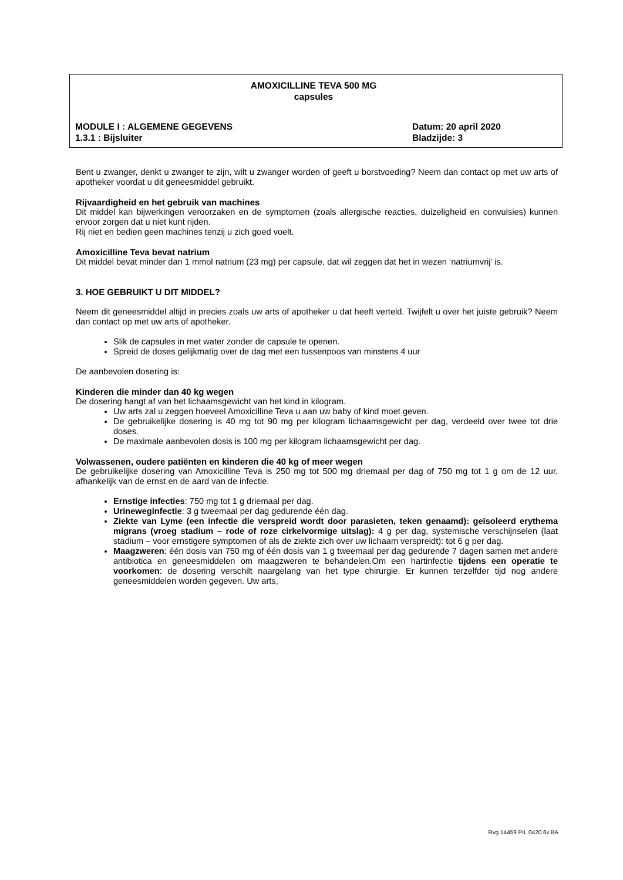AMOXICILLINE TEVA 500 MG
capsules
MODULE I : ALGEMENE GEGEVENS Datum: 20 april 2020
1.3.1 : Bijsluiter Bladzijde: 3
Bent u zwanger, denkt u zwanger te zijn, wilt u zwanger worden of geeft u borstvoeding? Neem dan contact op met uw arts of apotheker voordat u dit geneesmiddel gebruikt.
Rijvaardigheid en het gebruik van machines
Dit middel kan bijwerkingen veroorzaken en de symptomen (zoals allergische reacties, duizeligheid en convulsies) kunnen ervoor zorgen dat u niet kunt rijden.
Rij niet en bedien geen machines tenzij u zich goed voelt.
Amoxicilline Teva bevat natrium
Dit middel bevat minder dan 1 mmol natrium (23 mg) per capsule, dat wil zeggen dat het in wezen ‘natriumvrij’ is.
3. HOE GEBRUIKT U DIT MIDDEL?
Neem dit geneesmiddel altijd in precies zoals uw arts of apotheker u dat heeft verteld. Twijfelt u over het juiste gebruik? Neem dan contact op met uw arts of apotheker.
Slik de capsules in met water zonder de capsule te openen.
Spreid de doses gelijkmatig over de dag met een tussenpoos van minstens 4 uur
De aanbevolen dosering is:
Kinderen die minder dan 40 kg wegen
De dosering hangt af van het lichaamsgewicht van het kind in kilogram.
Uw arts zal u zeggen hoeveel Amoxicilline Teva u aan uw baby of kind moet geven.
De gebruikelijke dosering is 40 mg tot 90 mg per kilogram lichaamsgewicht per dag, verdeeld over twee tot drie doses.
De maximale aanbevolen dosis is 100 mg per kilogram lichaamsgewicht per dag.
Volwassenen, oudere patiënten en kinderen die 40 kg of meer wegen
De gebruikelijke dosering van Amoxicilline Teva is 250 mg tot 500 mg driemaal per dag of 750 mg tot 1 g om de 12 uur, afhankelijk van de ernst en de aard van de infectie.
Ernstige infecties: 750 mg tot 1 g driemaal per dag.
Urineweginfectie: 3 g tweemaal per dag gedurende één dag.
Ziekte van Lyme (een infectie die verspreid wordt door parasieten, teken genaamd): geïsoleerd erythema migrans (vroeg stadium – rode of roze cirkelvormige uitslag): 4 g per dag, systemische verschijnselen (laat stadium – voor ernstigere symptomen of als de ziekte zich over uw lichaam verspreidt): tot 6 g per dag.
Maagzweren: één dosis van 750 mg of één dosis van 1 g tweemaal per dag gedurende 7 dagen samen met andere antibiotica en geneesmiddelen om maagzweren te behandelen.Om een hartinfectie tijdens een operatie te voorkomen: de dosering verschilt naargelang van het type chirurgie. Er kunnen terzelfder tijd nog andere geneesmiddelen worden gegeven. Uw arts,
Rvg 14459 PIL 0420.6v.BA